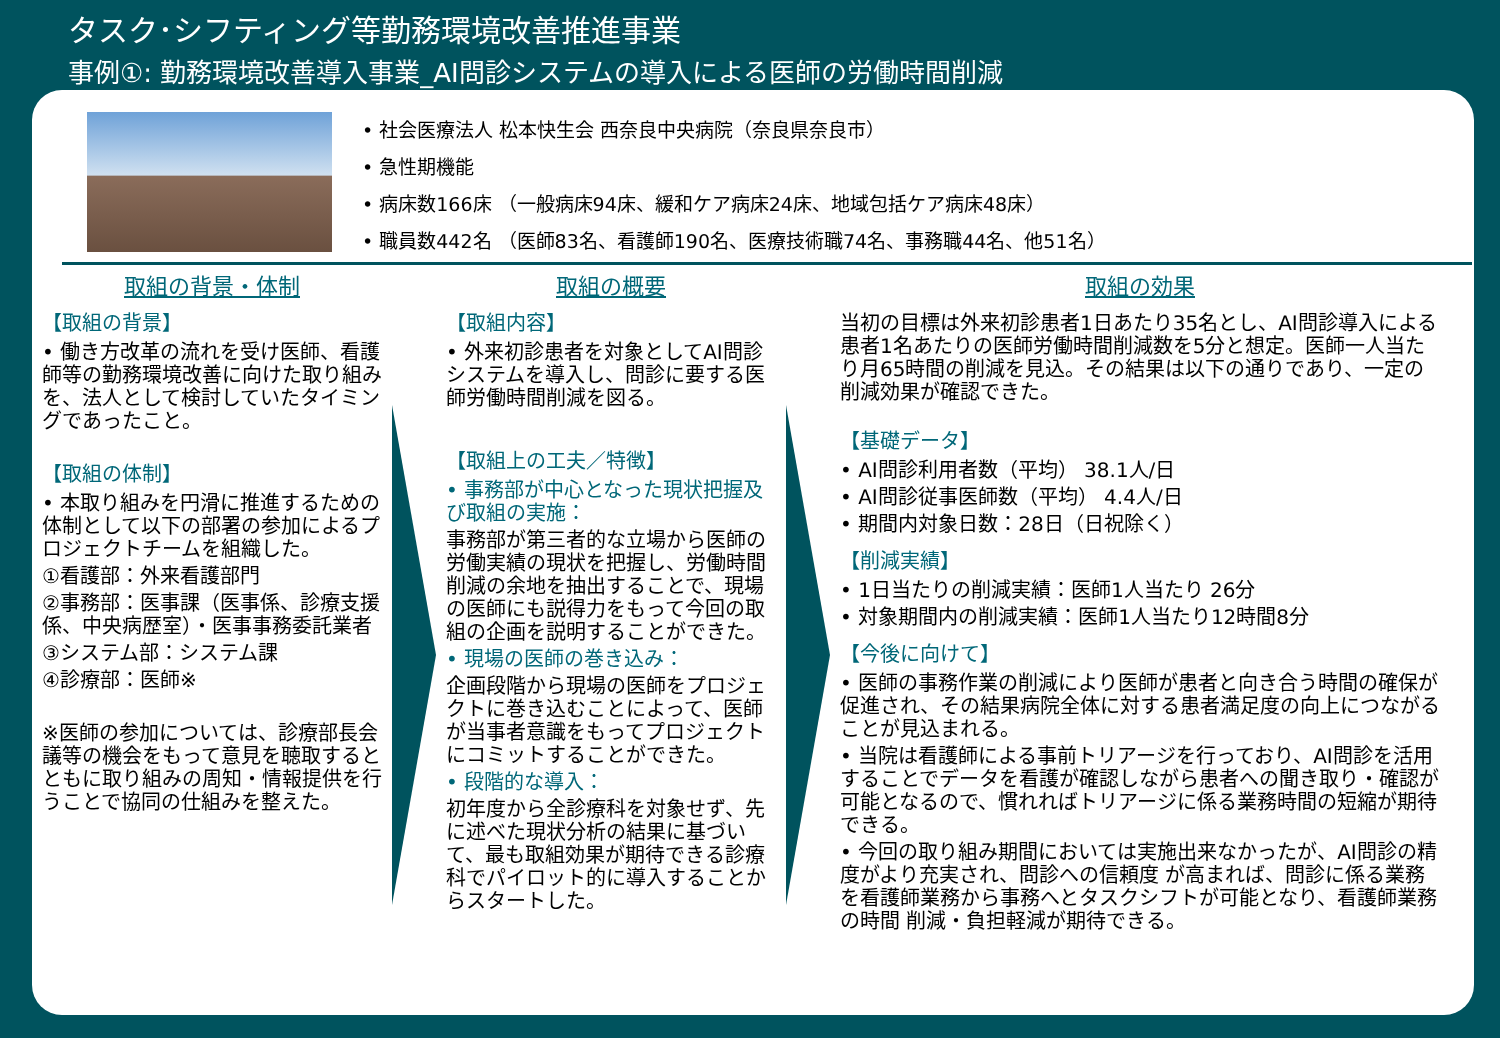タスク･シフティング等勤務環境改善推進事業
事例①: 勤務環境改善導入事業_AI問診システムの導入による医師の労働時間削減
• 社会医療法人 松本快生会 西奈良中央病院（奈良県奈良市）
• 急性期機能
• 病床数166床 （一般病床94床、緩和ケア病床24床、地域包括ケア病床48床）
• 職員数442名 （医師83名、看護師190名、医療技術職74名、事務職44名、他51名）
取組の背景・体制
【取組の背景】
• 働き方改革の流れを受け医師、看護師等の勤務環境改善に向けた取り組みを、法人として検討していたタイミングであったこと。
【取組の体制】
• 本取り組みを円滑に推進するための体制として以下の部署の参加によるプロジェクトチームを組織した。
①看護部：外来看護部門
②事務部：医事課（医事係、診療支援係、中央病歴室）・医事事務委託業者
③システム部：システム課
④診療部：医師※
※医師の参加については、診療部長会議等の機会をもって意見を聴取するとともに取り組みの周知・情報提供を行うことで協同の仕組みを整えた。
取組の概要
【取組内容】
• 外来初診患者を対象としてAI問診システムを導入し、問診に要する医師労働時間削減を図る。
【取組上の工夫／特徴】
• 事務部が中心となった現状把握及び取組の実施：
事務部が第三者的な立場から医師の労働実績の現状を把握し、労働時間削減の余地を抽出することで、現場の医師にも説得力をもって今回の取組の企画を説明することができた。
• 現場の医師の巻き込み：
企画段階から現場の医師をプロジェクトに巻き込むことによって、医師が当事者意識をもってプロジェクトにコミットすることができた。
• 段階的な導入：
初年度から全診療科を対象せず、先に述べた現状分析の結果に基づいて、最も取組効果が期待できる診療科でパイロット的に導入することからスタートした。
取組の効果
当初の目標は外来初診患者1日あたり35名とし、AI問診導入による患者1名あたりの医師労働時間削減数を5分と想定。医師一人当たり月65時間の削減を見込。その結果は以下の通りであり、一定の削減効果が確認できた。
【基礎データ】
• AI問診利用者数（平均） 38.1人/日
• AI問診従事医師数（平均） 4.4人/日
• 期間内対象日数：28日（日祝除く）
【削減実績】
• 1日当たりの削減実績：医師1人当たり 26分
• 対象期間内の削減実績：医師1人当たり12時間8分
【今後に向けて】
• 医師の事務作業の削減により医師が患者と向き合う時間の確保が促進され、その結果病院全体に対する患者満足度の向上につながることが見込まれる。
• 当院は看護師による事前トリアージを行っており、AI問診を活用することでデータを看護が確認しながら患者への聞き取り・確認が可能となるので、慣れればトリアージに係る業務時間の短縮が期待できる。
• 今回の取り組み期間においては実施出来なかったが、AI問診の精度がより充実され、問診への信頼度 が高まれば、問診に係る業務を看護師業務から事務へとタスクシフトが可能となり、看護師業務の時間 削減・負担軽減が期待できる。